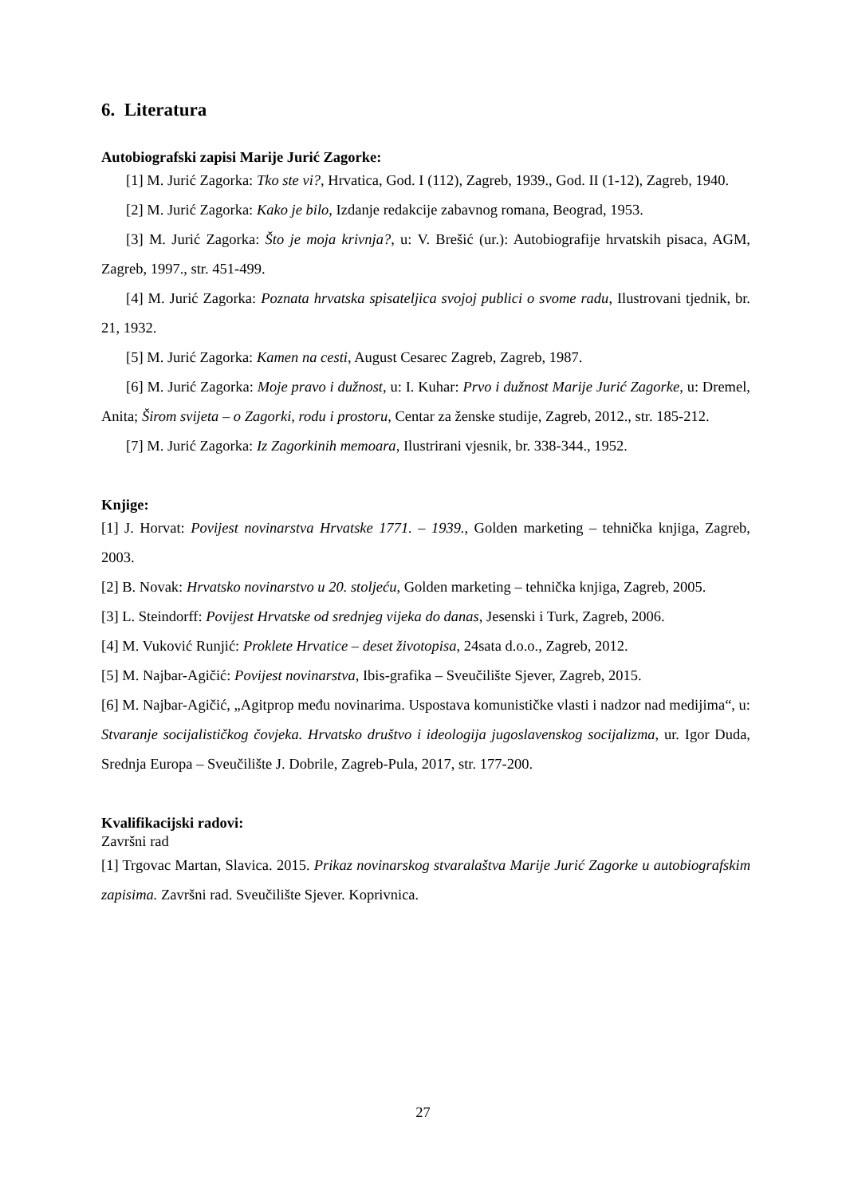6. Literatura
Autobiografski zapisi Marije Jurić Zagorke:
[1] M. Jurić Zagorka: Tko ste vi?, Hrvatica, God. I (112), Zagreb, 1939., God. II (1-12), Zagreb, 1940.
[2] M. Jurić Zagorka: Kako je bilo, Izdanje redakcije zabavnog romana, Beograd, 1953.
[3] M. Jurić Zagorka: Što je moja krivnja?, u: V. Brešić (ur.): Autobiografije hrvatskih pisaca, AGM, Zagreb, 1997., str. 451-499.
[4] M. Jurić Zagorka: Poznata hrvatska spisateljica svojoj publici o svome radu, Ilustrovani tjednik, br. 21, 1932.
[5] M. Jurić Zagorka: Kamen na cesti, August Cesarec Zagreb, Zagreb, 1987.
[6] M. Jurić Zagorka: Moje pravo i dužnost, u: I. Kuhar: Prvo i dužnost Marije Jurić Zagorke, u: Dremel, Anita; Širom svijeta – o Zagorki, rodu i prostoru, Centar za ženske studije, Zagreb, 2012., str. 185-212.
[7] M. Jurić Zagorka: Iz Zagorkinih memoara, Ilustrirani vjesnik, br. 338-344., 1952.
Knjige:
[1] J. Horvat: Povijest novinarstva Hrvatske 1771. – 1939., Golden marketing – tehnička knjiga, Zagreb, 2003.
[2] B. Novak: Hrvatsko novinarstvo u 20. stoljeću, Golden marketing – tehnička knjiga, Zagreb, 2005.
[3] L. Steindorff: Povijest Hrvatske od srednjeg vijeka do danas, Jesenski i Turk, Zagreb, 2006.
[4] M. Vuković Runjić: Proklete Hrvatice – deset životopisa, 24sata d.o.o., Zagreb, 2012.
[5] M. Najbar-Agičić: Povijest novinarstva, Ibis-grafika – Sveučilište Sjever, Zagreb, 2015.
[6] M. Najbar-Agičić, „Agitprop među novinarima. Uspostava komunističke vlasti i nadzor nad medijima“, u: Stvaranje socijalističkog čovjeka. Hrvatsko društvo i ideologija jugoslavenskog socijalizma, ur. Igor Duda, Srednja Europa – Sveučilište J. Dobrile, Zagreb-Pula, 2017, str. 177-200.
Kvalifikacijski radovi:
Završni rad
[1] Trgovac Martan, Slavica. 2015. Prikaz novinarskog stvaralaštva Marije Jurić Zagorke u autobiografskim zapisima. Završni rad. Sveučilište Sjever. Koprivnica.
27